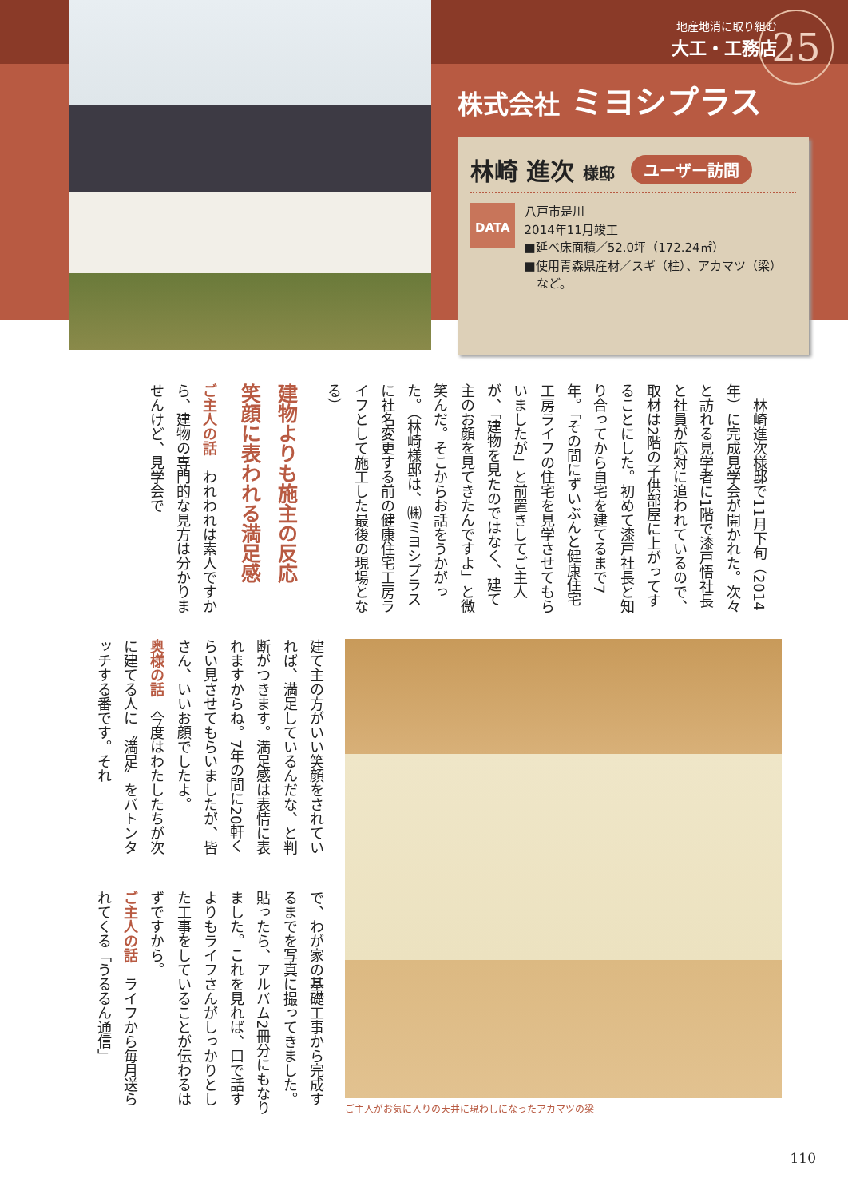地産地消に取り組む
大工・工務店
25
株式会社 ミヨシプラス
林崎 進次 様邸 ユーザー訪問
DATA
八戸市是川
2014年11月竣工
■延べ床面積／52.0坪（172.24㎡）
■使用青森県産材／スギ（柱）、アカマツ（梁）
　など。
　林崎進次様邸で11月下旬（2014年）に完成見学会が開かれた。次々と訪れる見学者に1階で漆戸悟社長と社員が応対に追われているので、取材は2階の子供部屋に上がってすることにした。初めて漆戸社長と知り合ってから自宅を建てるまで7年。「その間にずいぶんと健康住宅工房ライフの住宅を見学させてもらいましたが」と前置きしてご主人が、「建物を見たのではなく、建て主のお顔を見てきたんですよ」と微笑んだ。そこからお話をうかがった。（林崎様邸は、㈱ミヨシプラスに社名変更する前の健康住宅工房ライフとして施工した最後の現場となる）
建物よりも施主の反応
笑顔に表われる満足感
ご主人の話　われわれは素人ですから、建物の専門的な見方は分かりませんけど、見学会で
建て主の方がいい笑顔をされていれば、満足しているんだな、と判断がつきます。満足感は表情に表れますからね。7年の間に20軒くらい見させてもらいましたが、皆さん、いいお顔でしたよ。
奥様の話　今度はわたしたちが次に建てる人に〝満足〟をバトンタッチする番です。それ
で、わが家の基礎工事から完成するまでを写真に撮ってきました。貼ったら、アルバム2冊分にもなりました。これを見れば、口で話すよりもライフさんがしっかりとした工事をしていることが伝わるはずですから。
ご主人の話　ライフから毎月送られてくる「うるるん通信」
ご主人がお気に入りの天井に現わしになったアカマツの梁
110